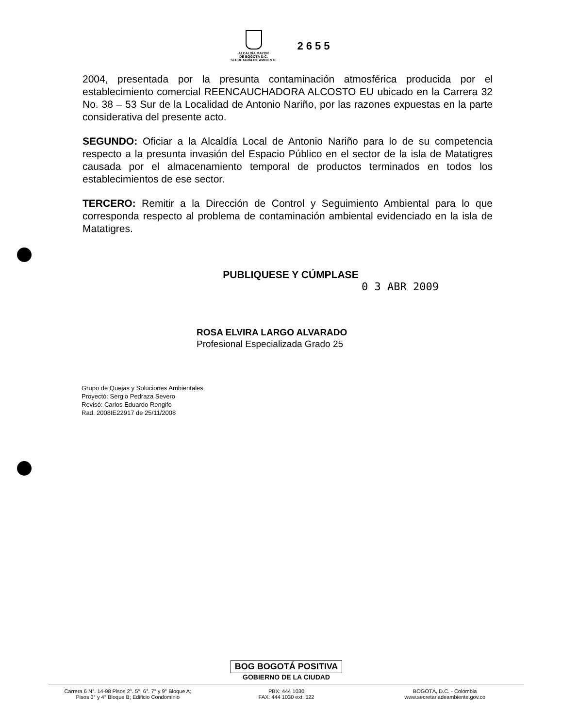ALCALDÍA MAYOR
DE BOGOTÁ D.C.
SECRETARÍA DE AMBIENTE
2655
2004, presentada por la presunta contaminación atmosférica producida por el establecimiento comercial REENCAUCHADORA ALCOSTO EU ubicado en la Carrera 32 No. 38 – 53 Sur de la Localidad de Antonio Nariño, por las razones expuestas en la parte considerativa del presente acto.
SEGUNDO: Oficiar a la Alcaldía Local de Antonio Nariño para lo de su competencia respecto a la presunta invasión del Espacio Público en el sector de la isla de Matatigres causada por el almacenamiento temporal de productos terminados en todos los establecimientos de ese sector.
TERCERO: Remitir a la Dirección de Control y Seguimiento Ambiental para lo que corresponda respecto al problema de contaminación ambiental evidenciado en la isla de Matatigres.
PUBLIQUESE Y CÚMPLASE
0 3 ABR 2009
ROSA ELVIRA LARGO ALVARADO
Profesional Especializada Grado 25
Grupo de Quejas y Soluciones Ambientales
Proyectó: Sergio Pedraza Severo
Revisó: Carlos Eduardo Rengifo
Rad. 2008IE22917 de 25/11/2008
BOG BOGOTÁ POSITIVA
GOBIERNO DE LA CIUDAD
Carrera 6 N°. 14-98 Pisos 2°. 5°, 6°. 7° y 9° Bloque A;
Pisos 3° y 4° Bloque B; Edificio Condominio
PBX: 444 1030
FAX: 444 1030 ext. 522
BOGOTÁ, D.C. - Colombia
www.secretariadeambiente.gov.co